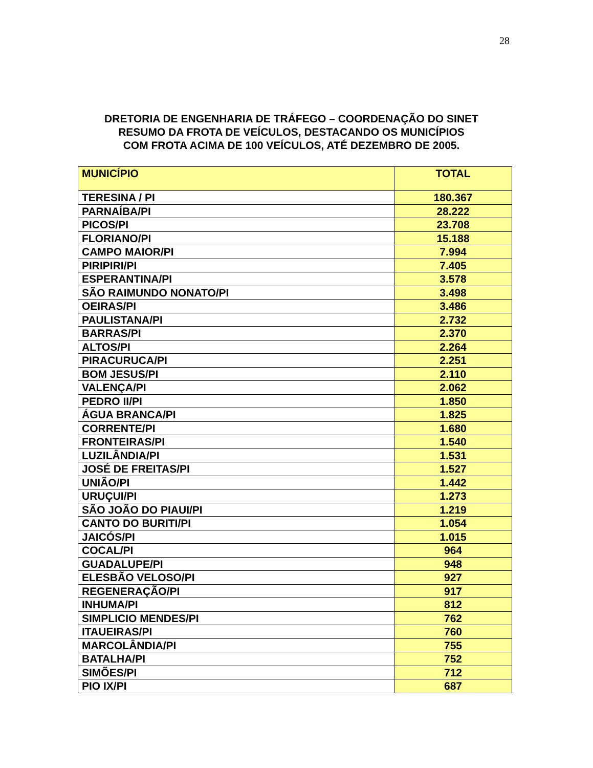28
DRETORIA DE ENGENHARIA DE TRÁFEGO – COORDENAÇÃO DO SINET
RESUMO DA FROTA DE VEÍCULOS, DESTACANDO OS MUNICÍPIOS
COM FROTA ACIMA DE 100 VEÍCULOS, ATÉ DEZEMBRO DE 2005.
| MUNICÍPIO | TOTAL |
| --- | --- |
| TERESINA / PI | 180.367 |
| PARNAÍBA/PI | 28.222 |
| PICOS/PI | 23.708 |
| FLORIANO/PI | 15.188 |
| CAMPO MAIOR/PI | 7.994 |
| PIRIPIRI/PI | 7.405 |
| ESPERANTINA/PI | 3.578 |
| SÃO RAIMUNDO NONATO/PI | 3.498 |
| OEIRAS/PI | 3.486 |
| PAULISTANA/PI | 2.732 |
| BARRAS/PI | 2.370 |
| ALTOS/PI | 2.264 |
| PIRACURUCA/PI | 2.251 |
| BOM JESUS/PI | 2.110 |
| VALENÇA/PI | 2.062 |
| PEDRO II/PI | 1.850 |
| ÁGUA BRANCA/PI | 1.825 |
| CORRENTE/PI | 1.680 |
| FRONTEIRAS/PI | 1.540 |
| LUZILÂNDIA/PI | 1.531 |
| JOSÉ DE FREITAS/PI | 1.527 |
| UNIÃO/PI | 1.442 |
| URUÇUI/PI | 1.273 |
| SÃO JOÃO DO PIAUI/PI | 1.219 |
| CANTO DO BURITI/PI | 1.054 |
| JAICÓS/PI | 1.015 |
| COCAL/PI | 964 |
| GUADALUPE/PI | 948 |
| ELESBÃO VELOSO/PI | 927 |
| REGENERAÇÃO/PI | 917 |
| INHUMA/PI | 812 |
| SIMPLICIO MENDES/PI | 762 |
| ITAUEIRAS/PI | 760 |
| MARCOLÂNDIA/PI | 755 |
| BATALHA/PI | 752 |
| SIMÕES/PI | 712 |
| PIO IX/PI | 687 |